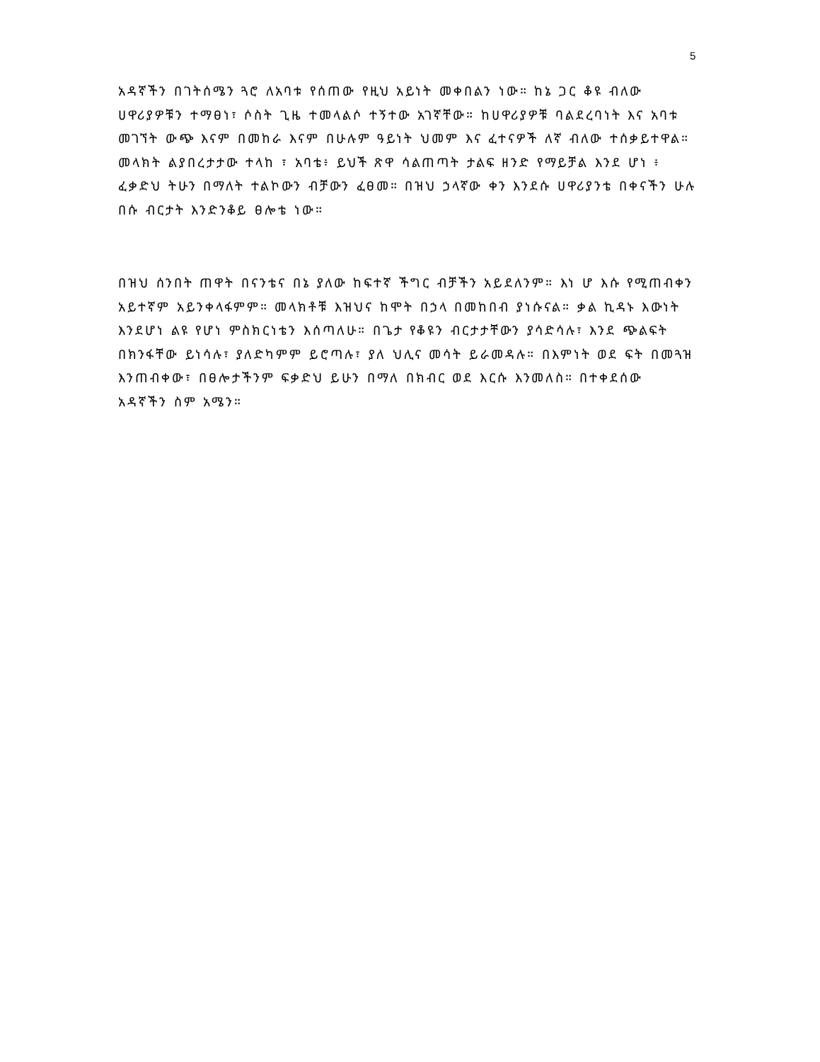5
አዳኛችን በገትሰሜን ጓሮ ለአባቱ የሰጠው የዚህ አይነት መቀበልን ነው። ከኔ ጋር ቆዩ ብለው ሀዋሪያዎቹን ተማፀነ፣ ሶስት ጊዜ ተመላልሶ ተኝተው አገኛቸው። ከሀዋሪያዎቹ ባልደረባነት እና አባቱ መገኘት ውጭ እናም በመከራ እናም በሁሉም ዓይነት ህመም እና ፈተናዎች ለኛ ብለው ተሰቃይተዋል። መላክት ልያበረታታው ተላከ ፣ አባቴ፥ ይህች ጽዋ ሳልጠጣት ታልፍ ዘንድ የማይቻል እንደ ሆነ ፥ ፈቃድህ ትሁን በማለት ተልኮውን ብቻውን ፈፀመ። በዝህ ኃላኛው ቀን እንደሱ ሀዋሪያንቴ በቀናችን ሁሉ በሱ ብርታት እንድንቆይ ፀሎቴ ነው።
በዝህ ሰንበት ጠዋት በናንቴና በኔ ያለው ከፍተኛ ችግር ብቻችን አይደለንም። እነ ሆ እሱ የሚጠብቀን አይተኛም አይንቀላፋምም። መላክቶቹ እዝህና ከሞት በኃላ በመከበብ ያነሱናል። ቃል ኪዳኑ እውነት እንደሆነ ልዩ የሆነ ምስክርነቴን እሰጣለሁ። በጌታ የቆዩን ብርታታቸውን ያሳድሳሉ፣ እንደ ጭልፍት በክንፋቸው ይነሳሉ፣ ያለድካምም ይሮጣሉ፣ ያለ ህሊና መሳት ይራመዳሉ። በእምነት ወደ ፍት በመጓዝ እንጠብቀው፣ በፀሎታችንም ፍቃድህ ይሁን በማለ በክብር ወደ እርሱ እንመለስ። በተቀደሰው አዳኛችን ስም አሜን።